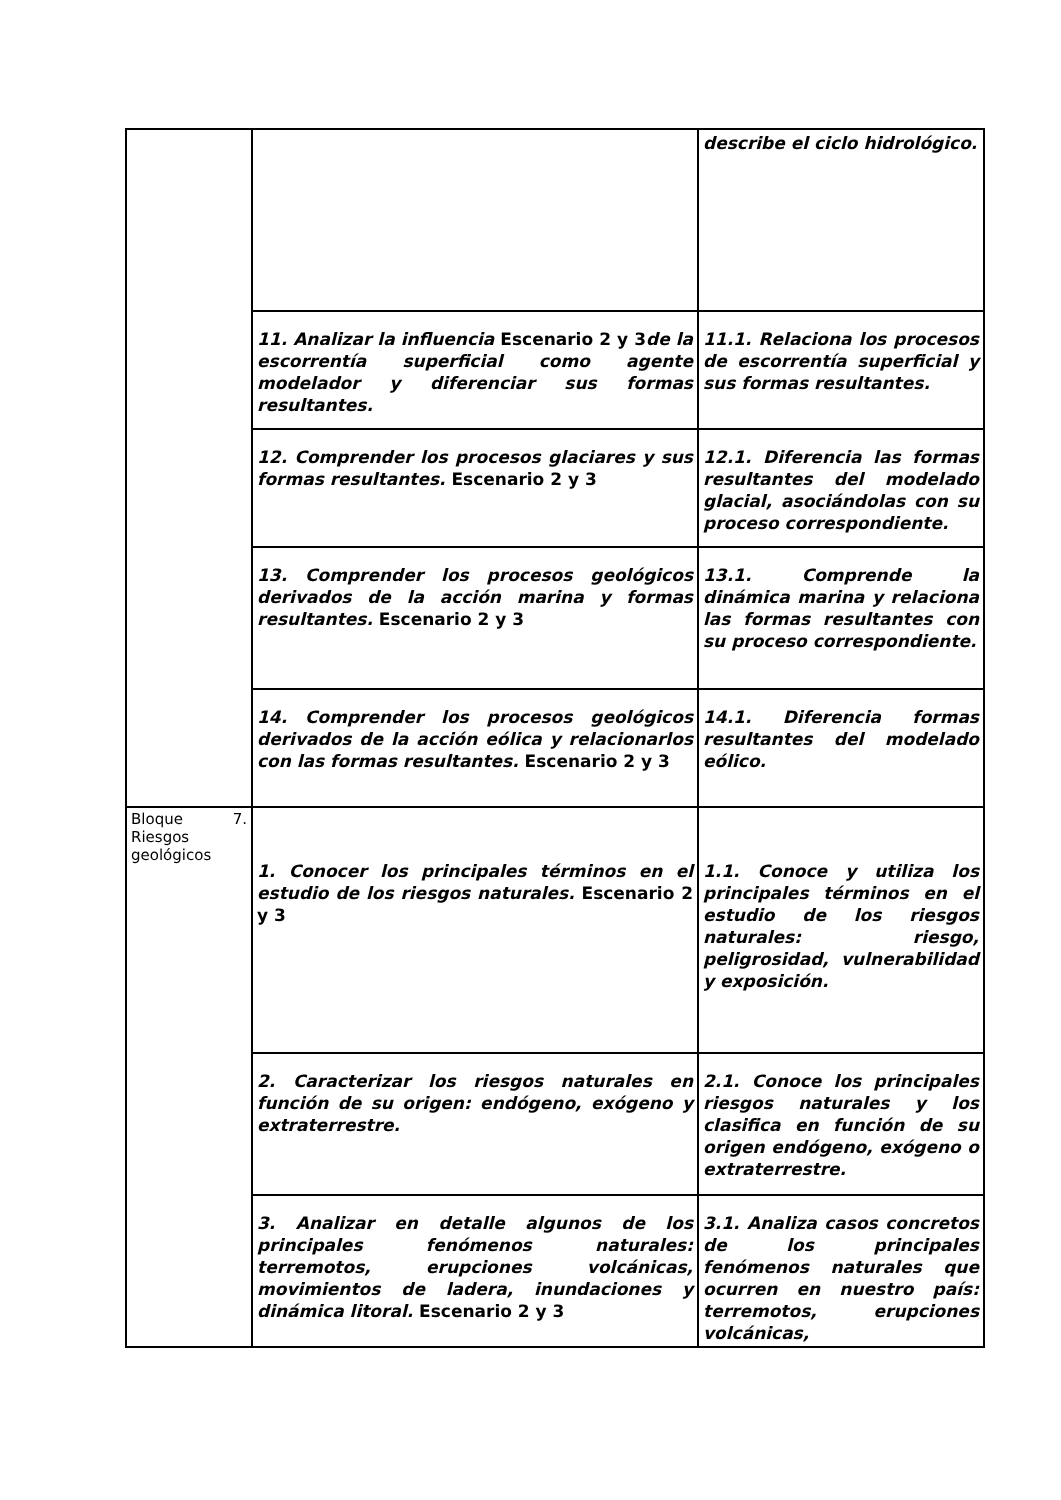| | | describe el ciclo hidrológico. |
| | 11. Analizar la influencia Escenario 2 y 3 de la escorrentía superficial como agente modelador y diferenciar sus formas resultantes. | 11.1. Relaciona los procesos de escorrentía superficial y sus formas resultantes. |
| | 12. Comprender los procesos glaciares y sus formas resultantes. Escenario 2 y 3 | 12.1. Diferencia las formas resultantes del modelado glacial, asociándolas con su proceso correspondiente. |
| | 13. Comprender los procesos geológicos derivados de la acción marina y formas resultantes. Escenario 2 y 3 | 13.1. Comprende la dinámica marina y relaciona las formas resultantes con su proceso correspondiente. |
| | 14. Comprender los procesos geológicos derivados de la acción eólica y relacionarlos con las formas resultantes. Escenario 2 y 3 | 14.1. Diferencia formas resultantes del modelado eólico. |
| Bloque 7. Riesgos geológicos | 1. Conocer los principales términos en el estudio de los riesgos naturales. Escenario 2 y 3 | 1.1. Conoce y utiliza los principales términos en el estudio de los riesgos naturales: riesgo, peligrosidad, vulnerabilidad y exposición. |
| | 2. Caracterizar los riesgos naturales en función de su origen: endógeno, exógeno y extraterrestre. | 2.1. Conoce los principales riesgos naturales y los clasifica en función de su origen endógeno, exógeno o extraterrestre. |
| | 3. Analizar en detalle algunos de los principales fenómenos naturales: terremotos, erupciones volcánicas, movimientos de ladera, inundaciones y dinámica litoral. Escenario 2 y 3 | 3.1. Analiza casos concretos de los principales fenómenos naturales que ocurren en nuestro país: terremotos, erupciones volcánicas, |